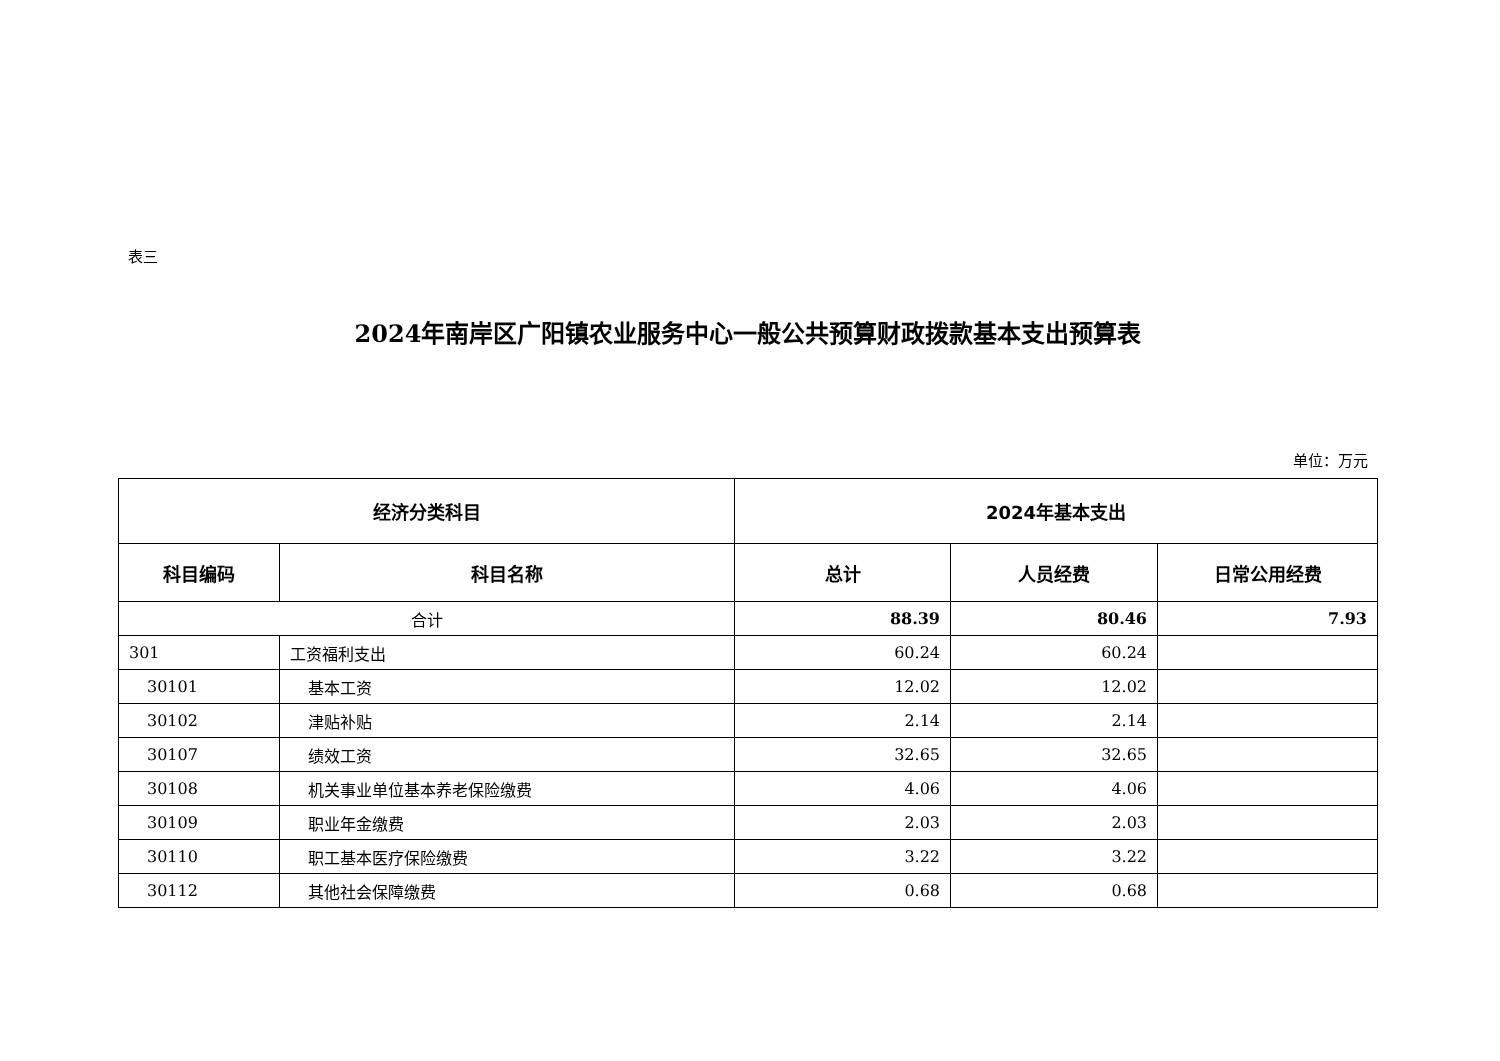表三
2024年南岸区广阳镇农业服务中心一般公共预算财政拨款基本支出预算表
单位：万元
| 经济分类科目 | | 2024年基本支出 | | |
| --- | --- | --- | --- | --- |
| 科目编码 | 科目名称 | 总计 | 人员经费 | 日常公用经费 |
| 合计 | | 88.39 | 80.46 | 7.93 |
| 301 | 工资福利支出 | 60.24 | 60.24 | |
| 30101 | 基本工资 | 12.02 | 12.02 | |
| 30102 | 津贴补贴 | 2.14 | 2.14 | |
| 30107 | 绩效工资 | 32.65 | 32.65 | |
| 30108 | 机关事业单位基本养老保险缴费 | 4.06 | 4.06 | |
| 30109 | 职业年金缴费 | 2.03 | 2.03 | |
| 30110 | 职工基本医疗保险缴费 | 3.22 | 3.22 | |
| 30112 | 其他社会保障缴费 | 0.68 | 0.68 | |